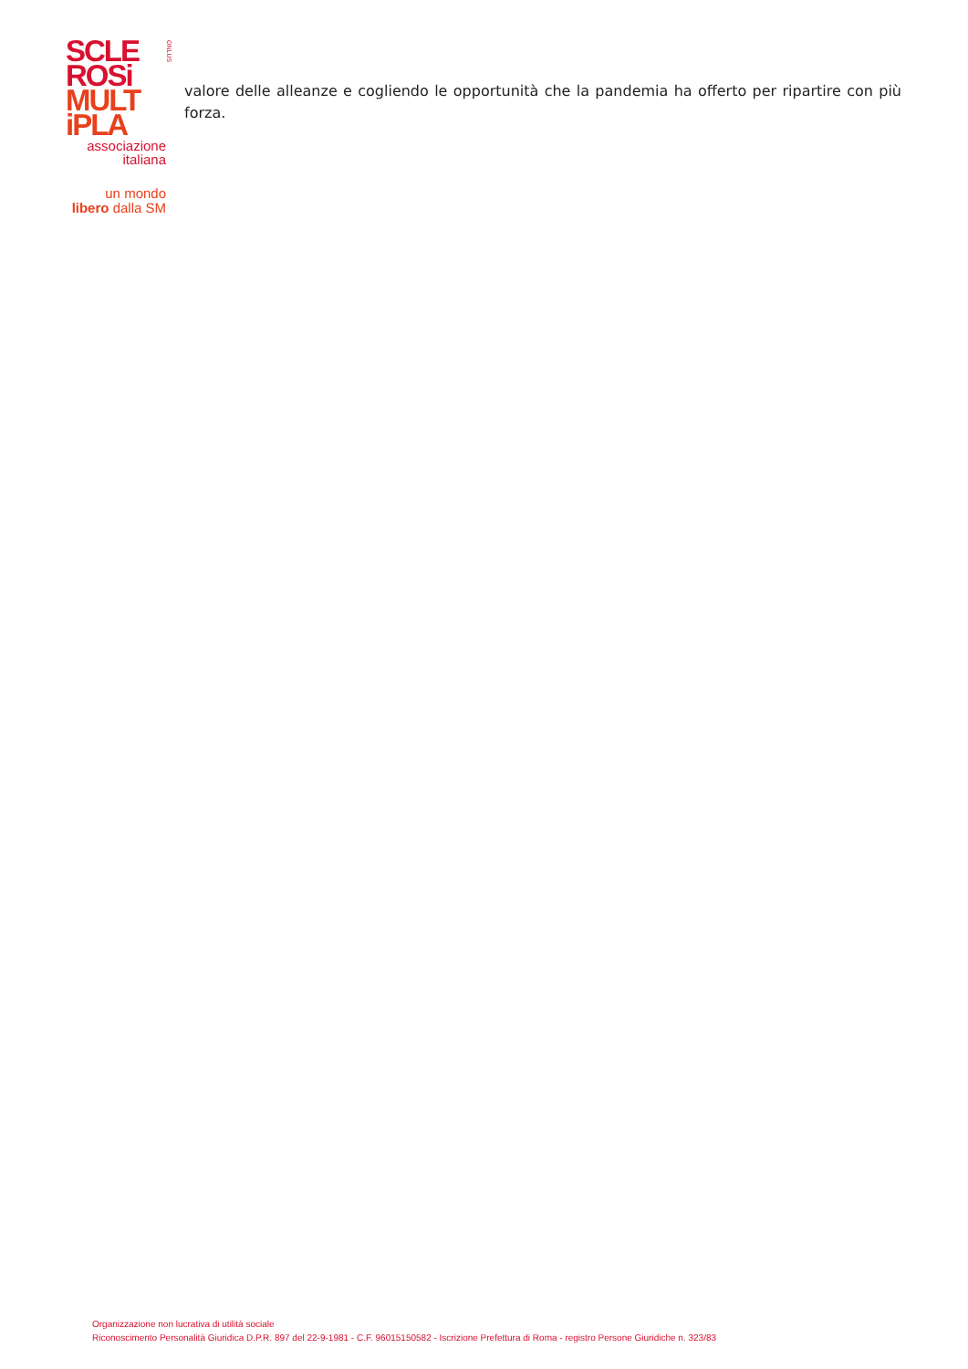SCLE
ROSi
MULT
iPLA
ONLUS
associazione
italiana
un mondo
libero dalla SM
valore delle alleanze e cogliendo le opportunità che la pandemia ha offerto per ripartire con più forza.
Organizzazione non lucrativa di utilità sociale
Riconoscimento Personalità Giuridica D.P.R. 897 del 22-9-1981 - C.F. 96015150582 - Iscrizione Prefettura di Roma - registro Persone Giuridiche n. 323/83